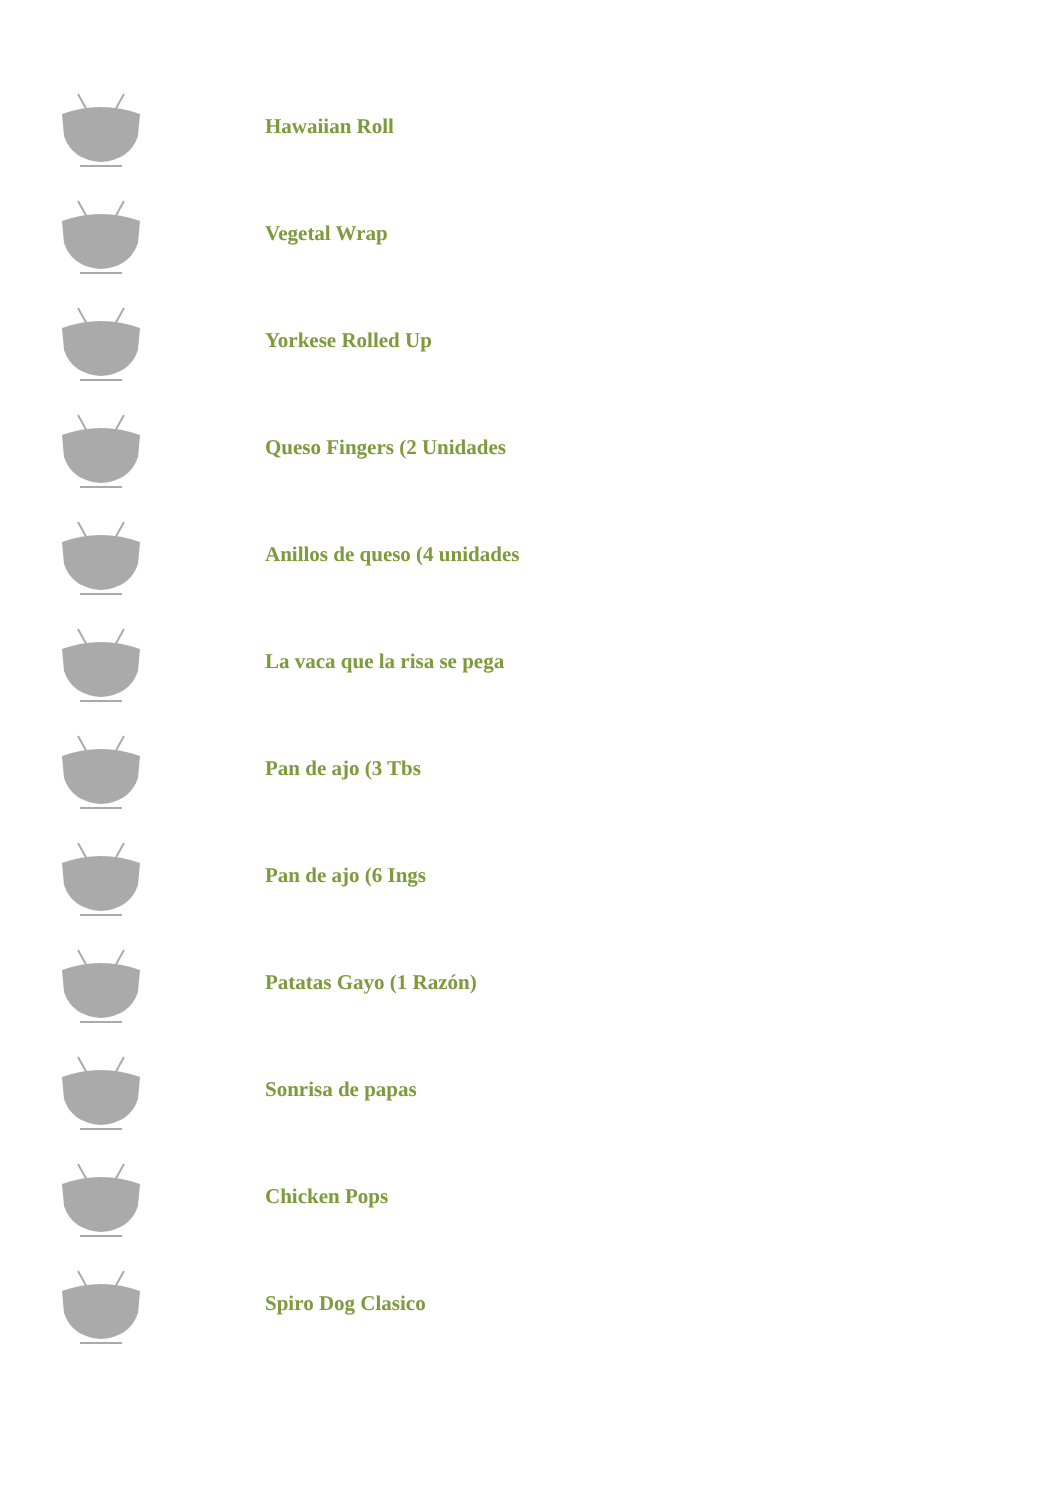Hawaiian Roll
Vegetal Wrap
Yorkese Rolled Up
Queso Fingers (2 Unidades
Anillos de queso (4 unidades
La vaca que la risa se pega
Pan de ajo (3 Tbs
Pan de ajo (6 Ings
Patatas Gayo (1 Razón)
Sonrisa de papas
Chicken Pops
Spiro Dog Clasico